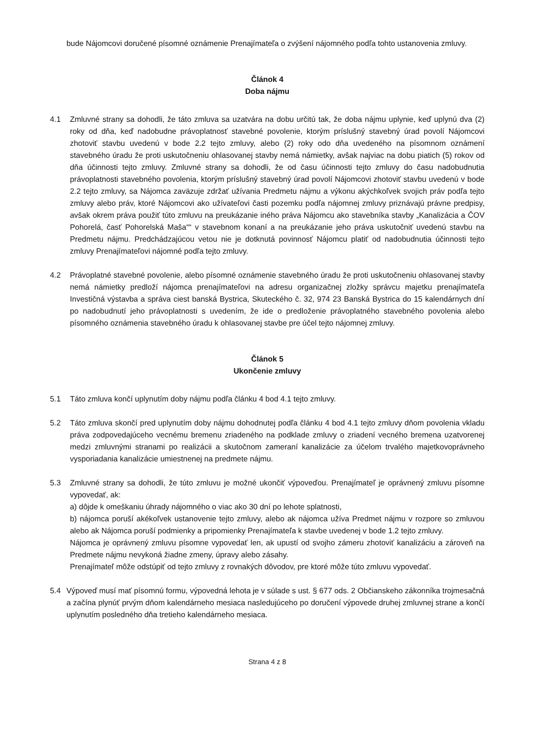bude Nájomcovi doručené písomné oznámenie Prenajímateľa o zvýšení nájomného podľa tohto ustanovenia zmluvy.
Článok 4
Doba nájmu
4.1 Zmluvné strany sa dohodli, že táto zmluva sa uzatvára na dobu určitú tak, že doba nájmu uplynie, keď uplynú dva (2) roky od dňa, keď nadobudne právoplatnosť stavebné povolenie, ktorým príslušný stavebný úrad povolí Nájomcovi zhotoviť stavbu uvedenú v bode 2.2 tejto zmluvy, alebo (2) roky odo dňa uvedeného na písomnom oznámení stavebného úradu že proti uskutočneniu ohlasovanej stavby nemá námietky, avšak najviac na dobu piatich (5) rokov od dňa účinnosti tejto zmluvy. Zmluvné strany sa dohodli, že od času účinnosti tejto zmluvy do času nadobudnutia právoplatnosti stavebného povolenia, ktorým príslušný stavebný úrad povolí Nájomcovi zhotoviť stavbu uvedenú v bode 2.2 tejto zmluvy, sa Nájomca zaväzuje zdržať užívania Predmetu nájmu a výkonu akýchkoľvek svojich práv podľa tejto zmluvy alebo práv, ktoré Nájomcovi ako užívateľovi časti pozemku podľa nájomnej zmluvy priznávajú právne predpisy, avšak okrem práva použiť túto zmluvu na preukázanie iného práva Nájomcu ako stavebníka stavby „Kanalizácia a ČOV Pohorelá, časť Pohorelská Maša““ v stavebnom konaní a na preukázanie jeho práva uskutočniť uvedenú stavbu na Predmetu nájmu. Predchádzajúcou vetou nie je dotknutá povinnosť Nájomcu platiť od nadobudnutia účinnosti tejto zmluvy Prenajímateľovi nájomné podľa tejto zmluvy.
4.2 Právoplatné stavebné povolenie, alebo písomné oznámenie stavebného úradu že proti uskutočneniu ohlasovanej stavby nemá námietky predloží nájomca prenajímateľovi na adresu organizačnej zložky správcu majetku prenajímateľa Investičná výstavba a správa ciest banská Bystrica, Skuteckého č. 32, 974 23 Banská Bystrica do 15 kalendárnych dní po nadobudnutí jeho právoplatnosti s uvedením, že ide o predloženie právoplatného stavebného povolenia alebo písomného oznámenia stavebného úradu k ohlasovanej stavbe pre účel tejto nájomnej zmluvy.
Článok 5
Ukončenie zmluvy
5.1 Táto zmluva končí uplynutím doby nájmu podľa článku 4 bod 4.1 tejto zmluvy.
5.2 Táto zmluva skončí pred uplynutím doby nájmu dohodnutej podľa článku 4 bod 4.1 tejto zmluvy dňom povolenia vkladu práva zodpovedajúceho vecnému bremenu zriadeného na podklade zmluvy o zriadení vecného bremena uzatvorenej medzi zmluvnými stranami po realizácii a skutočnom zameraní kanalizácie za účelom trvalého majetkovoprávneho vysporiadania kanalizácie umiestnenej na predmete nájmu.
5.3 Zmluvné strany sa dohodli, že túto zmluvu je možné ukončiť výpoveďou. Prenajímateľ je oprávnený zmluvu písomne vypovedať, ak:
a) dôjde k omeškaniu úhrady nájomného o viac ako 30 dní po lehote splatnosti,
b) nájomca poruší akékoľvek ustanovenie tejto zmluvy, alebo ak nájomca užíva Predmet nájmu v rozpore so zmluvou alebo ak Nájomca poruší podmienky a pripomienky Prenajímateľa k stavbe uvedenej v bode 1.2 tejto zmluvy.
Nájomca je oprávnený zmluvu písomne vypovedať len, ak upustí od svojho zámeru zhotoviť kanalizáciu a zároveň na Predmete nájmu nevykoná žiadne zmeny, úpravy alebo zásahy.
Prenajímateľ môže odstúpiť od tejto zmluvy z rovnakých dôvodov, pre ktoré môže túto zmluvu vypovedať.
5.4 Výpoveď musí mať písomnú formu, výpovedná lehota je v súlade s ust. § 677 ods. 2 Občianskeho zákonníka trojmesačná a začína plynúť prvým dňom kalendárneho mesiaca nasledujúceho po doručení výpovede druhej zmluvnej strane a končí uplynutím posledného dňa tretieho kalendárneho mesiaca.
Strana 4 z 8